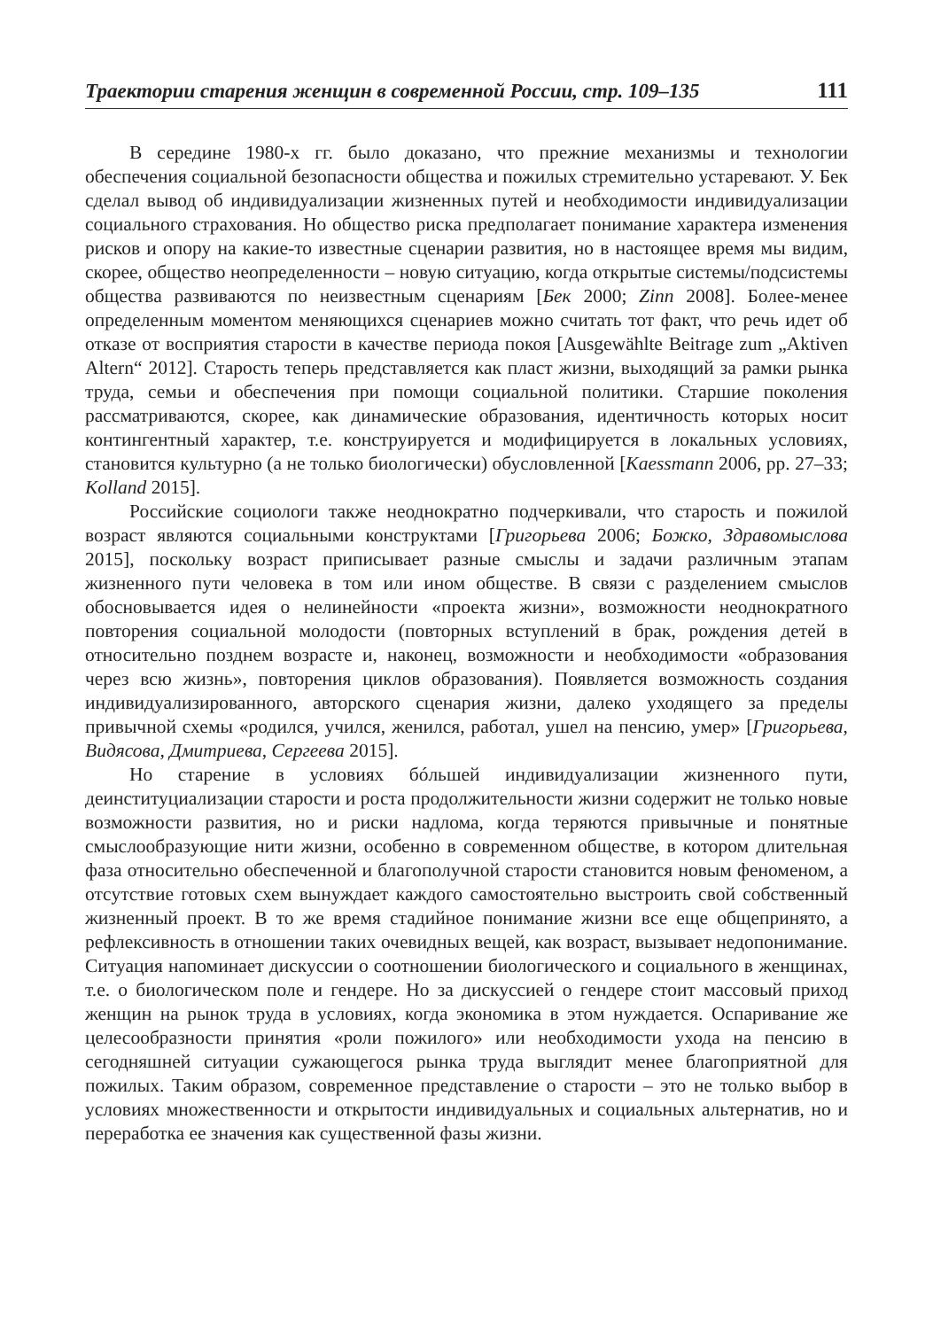Траектории старения женщин в современной России, стр. 109–135 111
В середине 1980-х гг. было доказано, что прежние механизмы и технологии обеспечения социальной безопасности общества и пожилых стремительно устаревают. У. Бек сделал вывод об индивидуализации жизненных путей и необходимости индивидуализации социального страхования. Но общество риска предполагает понимание характера изменения рисков и опору на какие-то известные сценарии развития, но в настоящее время мы видим, скорее, общество неопределенности – новую ситуацию, когда открытые системы/подсистемы общества развиваются по неизвестным сценариям [Бек 2000; Zinn 2008]. Более-менее определенным моментом меняющихся сценариев можно считать тот факт, что речь идет об отказе от восприятия старости в качестве периода покоя [Ausgewählte Beitrage zum „Aktiven Altern“ 2012]. Старость теперь представляется как пласт жизни, выходящий за рамки рынка труда, семьи и обеспечения при помощи социальной политики. Старшие поколения рассматриваются, скорее, как динамические образования, идентичность которых носит контингентный характер, т.е. конструируется и модифицируется в локальных условиях, становится культурно (а не только биологически) обусловленной [Kaessmann 2006, pp. 27–33; Kolland 2015].
Российские социологи также неоднократно подчеркивали, что старость и пожилой возраст являются социальными конструктами [Григорьева 2006; Божко, Здравомыслова 2015], поскольку возраст приписывает разные смыслы и задачи различным этапам жизненного пути человека в том или ином обществе. В связи с разделением смыслов обосновывается идея о нелинейности «проекта жизни», возможности неоднократного повторения социальной молодости (повторных вступлений в брак, рождения детей в относительно позднем возрасте и, наконец, возможности и необходимости «образования через всю жизнь», повторения циклов образования). Появляется возможность создания индивидуализированного, авторского сценария жизни, далеко уходящего за пределы привычной схемы «родился, учился, женился, работал, ушел на пенсию, умер» [Григорьева, Видясова, Дмитриева, Сергеева 2015].
Но старение в условиях бóльшей индивидуализации жизненного пути, деинституциализации старости и роста продолжительности жизни содержит не только новые возможности развития, но и риски надлома, когда теряются привычные и понятные смыслообразующие нити жизни, особенно в современном обществе, в котором длительная фаза относительно обеспеченной и благополучной старости становится новым феноменом, а отсутствие готовых схем вынуждает каждого самостоятельно выстроить свой собственный жизненный проект. В то же время стадийное понимание жизни все еще общепринято, а рефлексивность в отношении таких очевидных вещей, как возраст, вызывает недопонимание. Ситуация напоминает дискуссии о соотношении биологического и социального в женщинах, т.е. о биологическом поле и гендере. Но за дискуссией о гендере стоит массовый приход женщин на рынок труда в условиях, когда экономика в этом нуждается. Оспаривание же целесообразности принятия «роли пожилого» или необходимости ухода на пенсию в сегодняшней ситуации сужающегося рынка труда выглядит менее благоприятной для пожилых. Таким образом, современное представление о старости – это не только выбор в условиях множественности и открытости индивидуальных и социальных альтернатив, но и переработка ее значения как существенной фазы жизни.